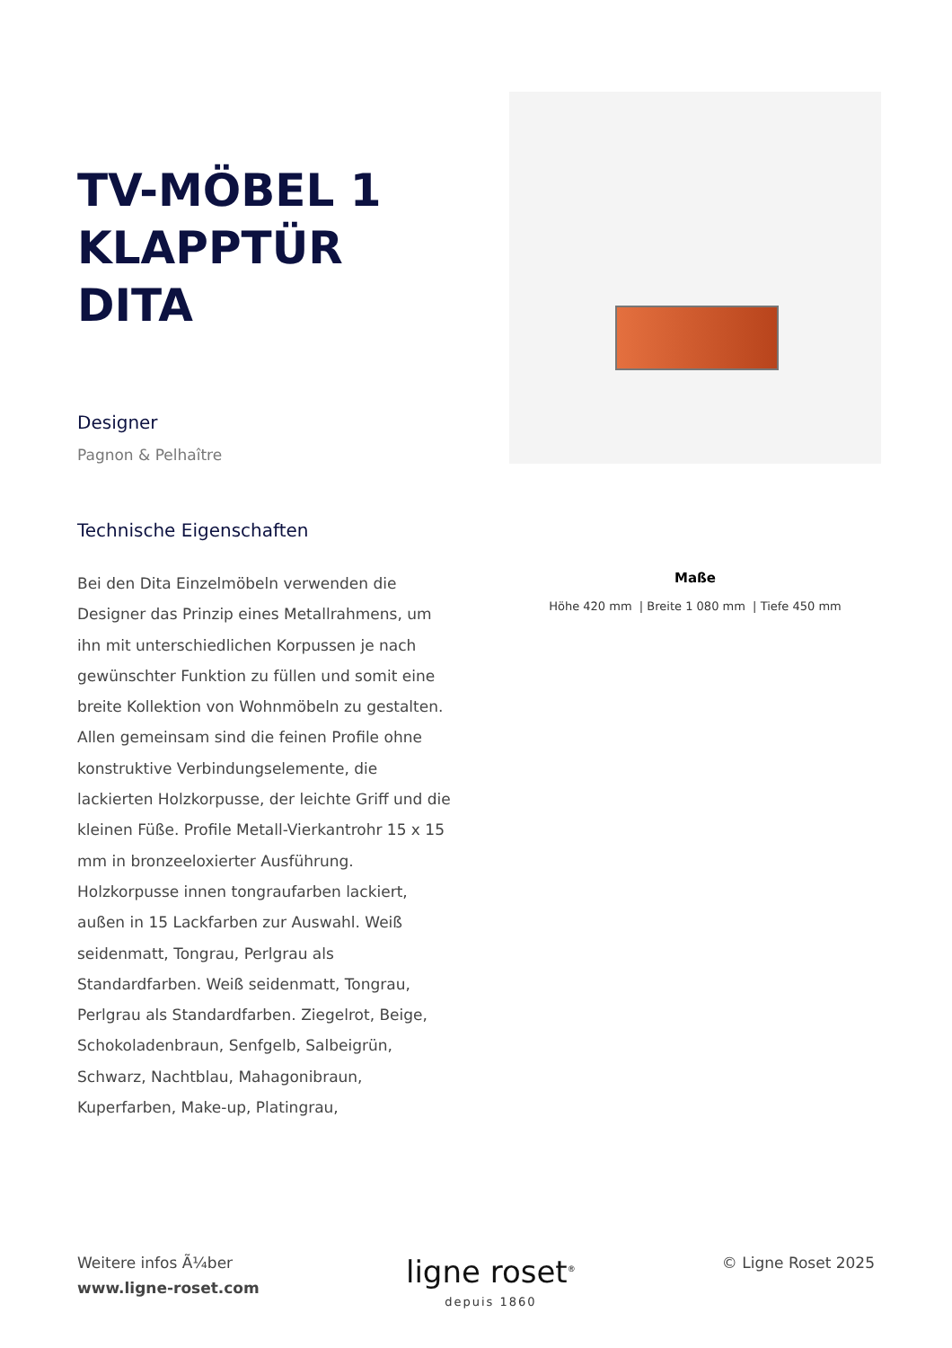TV-MÖBEL 1
KLAPPTÜR
DITA
Designer
Pagnon & Pelhaître
Technische Eigenschaften
Bei den Dita Einzelmöbeln verwenden die Designer das Prinzip eines Metallrahmens, um ihn mit unterschiedlichen Korpussen je nach gewünschter Funktion zu füllen und somit eine breite Kollektion von Wohnmöbeln zu gestalten. Allen gemeinsam sind die feinen Profile ohne konstruktive Verbindungselemente, die lackierten Holzkorpusse, der leichte Griff und die kleinen Füße. Profile Metall-Vierkantrohr 15 x 15 mm in bronzeeloxierter Ausführung. Holzkorpusse innen tongraufarben lackiert, außen in 15 Lackfarben zur Auswahl. Weiß seidenmatt, Tongrau, Perlgrau als Standardfarben. Weiß seidenmatt, Tongrau, Perlgrau als Standardfarben. Ziegelrot, Beige, Schokoladenbraun, Senfgelb, Salbeigrün, Schwarz, Nachtblau, Mahagonibraun, Kuperfarben, Make-up, Platingrau,
Maße
Höhe 420 mm | Breite 1 080 mm | Tiefe 450 mm
Weitere infos Ã¼ber
www.ligne-roset.com
ligne roset<sup>®</sup>
depuis 1860
© Ligne Roset 2025